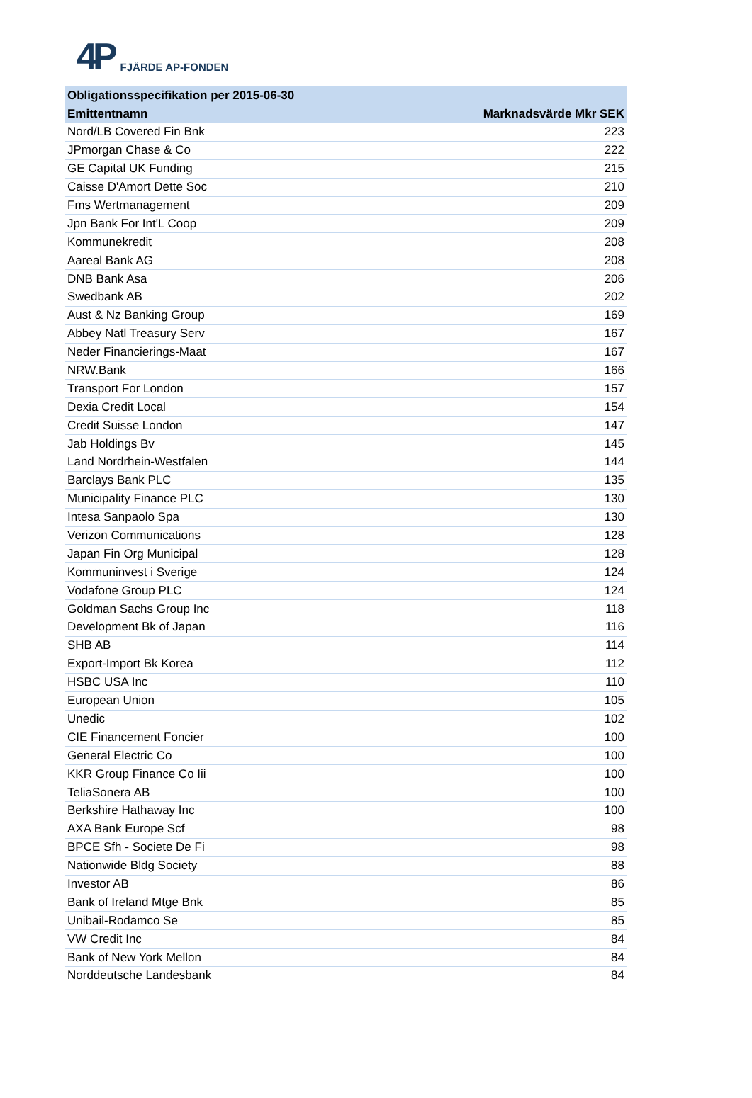4P FJÄRDE AP-FONDEN
| Obligationsspecifikation per 2015-06-30 | |
| --- | --- |
| Emittentnamn | Marknadsvärde Mkr SEK |
| Nord/LB Covered Fin Bnk | 223 |
| JPmorgan Chase & Co | 222 |
| GE Capital UK Funding | 215 |
| Caisse D'Amort Dette Soc | 210 |
| Fms Wertmanagement | 209 |
| Jpn Bank For Int'L Coop | 209 |
| Kommunekredit | 208 |
| Aareal Bank AG | 208 |
| DNB Bank Asa | 206 |
| Swedbank AB | 202 |
| Aust & Nz Banking Group | 169 |
| Abbey Natl Treasury Serv | 167 |
| Neder Financierings-Maat | 167 |
| NRW.Bank | 166 |
| Transport For London | 157 |
| Dexia Credit Local | 154 |
| Credit Suisse London | 147 |
| Jab Holdings Bv | 145 |
| Land Nordrhein-Westfalen | 144 |
| Barclays Bank PLC | 135 |
| Municipality Finance PLC | 130 |
| Intesa Sanpaolo Spa | 130 |
| Verizon Communications | 128 |
| Japan Fin Org Municipal | 128 |
| Kommuninvest i Sverige | 124 |
| Vodafone Group PLC | 124 |
| Goldman Sachs Group Inc | 118 |
| Development Bk of Japan | 116 |
| SHB AB | 114 |
| Export-Import Bk Korea | 112 |
| HSBC USA Inc | 110 |
| European Union | 105 |
| Unedic | 102 |
| CIE Financement Foncier | 100 |
| General Electric Co | 100 |
| KKR Group Finance Co Iii | 100 |
| TeliaSonera AB | 100 |
| Berkshire Hathaway Inc | 100 |
| AXA Bank Europe Scf | 98 |
| BPCE Sfh - Societe De Fi | 98 |
| Nationwide Bldg Society | 88 |
| Investor AB | 86 |
| Bank of Ireland Mtge Bnk | 85 |
| Unibail-Rodamco Se | 85 |
| VW Credit Inc | 84 |
| Bank of New York Mellon | 84 |
| Norddeutsche Landesbank | 84 |